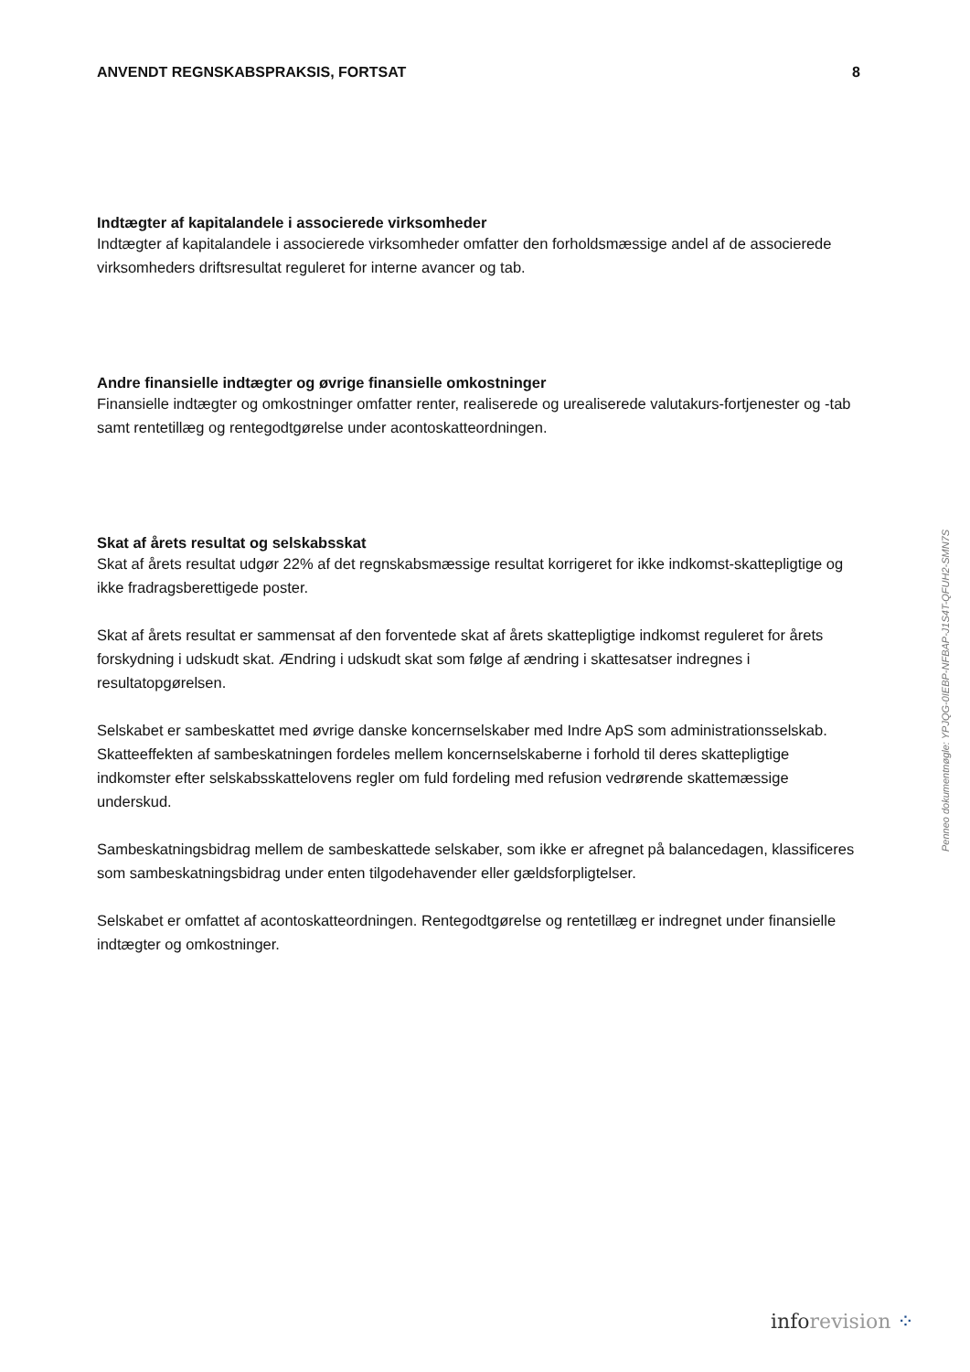ANVENDT REGNSKABSPRAKSIS, FORTSAT 8
Indtægter af kapitalandele i associerede virksomheder
Indtægter af kapitalandele i associerede virksomheder omfatter den forholdsmæssige andel af de associerede virksomheders driftsresultat reguleret for interne avancer og tab.
Andre finansielle indtægter og øvrige finansielle omkostninger
Finansielle indtægter og omkostninger omfatter renter, realiserede og urealiserede valutakurs-fortjenester og -tab samt rentetillæg og rentegodtgørelse under acontoskatteordningen.
Skat af årets resultat og selskabsskat
Skat af årets resultat udgør 22% af det regnskabsmæssige resultat korrigeret for ikke indkomst-skattepligtige og ikke fradragsberettigede poster.
Skat af årets resultat er sammensat af den forventede skat af årets skattepligtige indkomst reguleret for årets forskydning i udskudt skat. Ændring i udskudt skat som følge af ændring i skattesatser indregnes i resultatopgørelsen.
Selskabet er sambeskattet med øvrige danske koncernselskaber med Indre ApS som administrationsselskab. Skatteeffekten af sambeskatningen fordeles mellem koncernselskaberne i forhold til deres skattepligtige indkomster efter selskabsskattelovens regler om fuld fordeling med refusion vedrørende skattemæssige underskud.
Sambeskatningsbidrag mellem de sambeskattede selskaber, som ikke er afregnet på balancedagen, klassificeres som sambeskatningsbidrag under enten tilgodehavender eller gældsforpligtelser.
Selskabet er omfattet af acontoskatteordningen. Rentegodtgørelse og rentetillæg er indregnet under finansielle indtægter og omkostninger.
Penneo dokumentnøgle: YPJQG-0IEBP-NFBAP-J1S4T-QFUH2-SMN7S
info revision ⁘